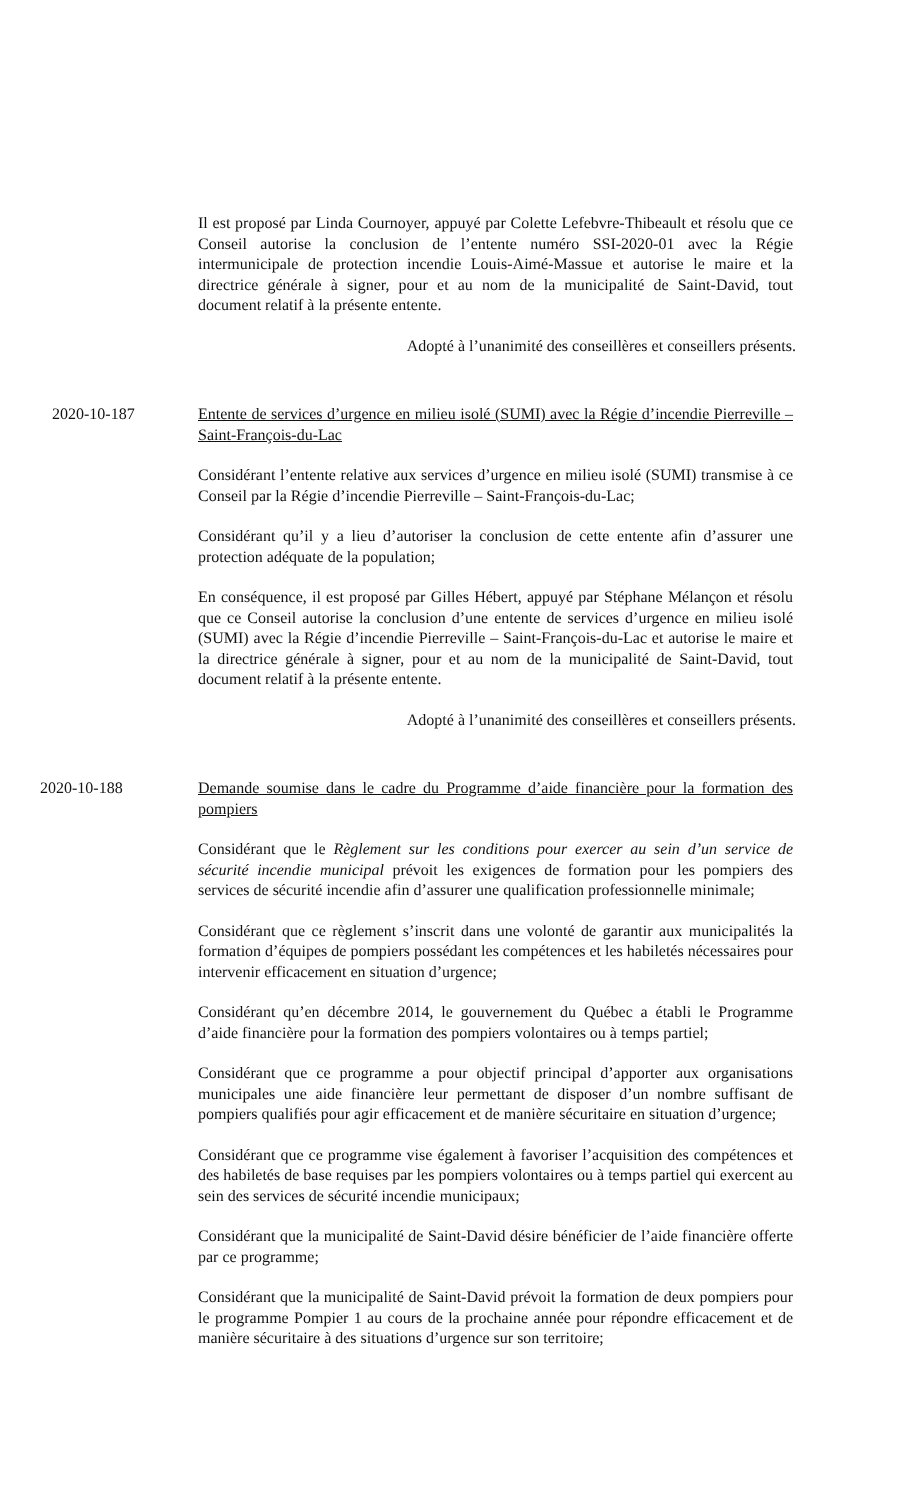Il est proposé par Linda Cournoyer, appuyé par Colette Lefebvre-Thibeault et résolu que ce Conseil autorise la conclusion de l’entente numéro SSI-2020-01 avec la Régie intermunicipale de protection incendie Louis-Aimé-Massue et autorise le maire et la directrice générale à signer, pour et au nom de la municipalité de Saint-David, tout document relatif à la présente entente.
Adopté à l’unanimité des conseillères et conseillers présents.
2020-10-187 Entente de services d’urgence en milieu isolé (SUMI) avec la Régie d’incendie Pierreville – Saint-François-du-Lac
Considérant l’entente relative aux services d’urgence en milieu isolé (SUMI) transmise à ce Conseil par la Régie d’incendie Pierreville – Saint-François-du-Lac;
Considérant qu’il y a lieu d’autoriser la conclusion de cette entente afin d’assurer une protection adéquate de la population;
En conséquence, il est proposé par Gilles Hébert, appuyé par Stéphane Mélançon et résolu que ce Conseil autorise la conclusion d’une entente de services d’urgence en milieu isolé (SUMI) avec la Régie d’incendie Pierreville – Saint-François-du-Lac et autorise le maire et la directrice générale à signer, pour et au nom de la municipalité de Saint-David, tout document relatif à la présente entente.
Adopté à l’unanimité des conseillères et conseillers présents.
2020-10-188 Demande soumise dans le cadre du Programme d’aide financière pour la formation des pompiers
Considérant que le Règlement sur les conditions pour exercer au sein d’un service de sécurité incendie municipal prévoit les exigences de formation pour les pompiers des services de sécurité incendie afin d’assurer une qualification professionnelle minimale;
Considérant que ce règlement s’inscrit dans une volonté de garantir aux municipalités la formation d’équipes de pompiers possédant les compétences et les habiletés nécessaires pour intervenir efficacement en situation d’urgence;
Considérant qu’en décembre 2014, le gouvernement du Québec a établi le Programme d’aide financière pour la formation des pompiers volontaires ou à temps partiel;
Considérant que ce programme a pour objectif principal d’apporter aux organisations municipales une aide financière leur permettant de disposer d’un nombre suffisant de pompiers qualifiés pour agir efficacement et de manière sécuritaire en situation d’urgence;
Considérant que ce programme vise également à favoriser l’acquisition des compétences et des habiletés de base requises par les pompiers volontaires ou à temps partiel qui exercent au sein des services de sécurité incendie municipaux;
Considérant que la municipalité de Saint-David désire bénéficier de l’aide financière offerte par ce programme;
Considérant que la municipalité de Saint-David prévoit la formation de deux pompiers pour le programme Pompier 1 au cours de la prochaine année pour répondre efficacement et de manière sécuritaire à des situations d’urgence sur son territoire;